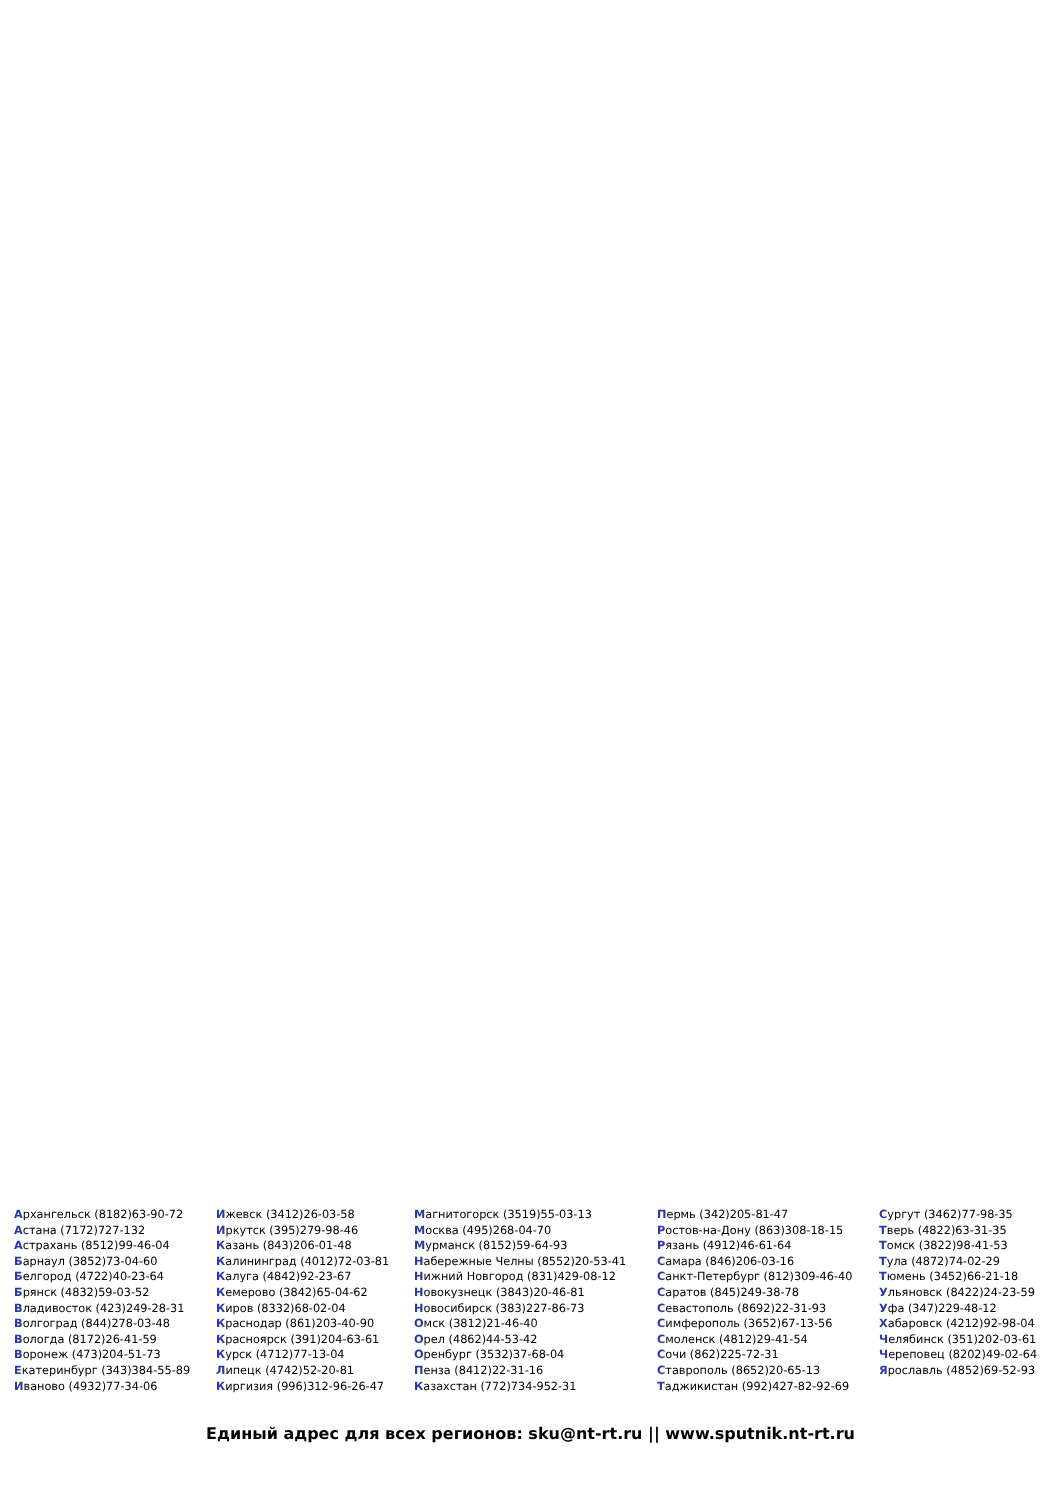Архангельск (8182)63-90-72
Астана (7172)727-132
Астрахань (8512)99-46-04
Барнаул (3852)73-04-60
Белгород (4722)40-23-64
Брянск (4832)59-03-52
Владивосток (423)249-28-31
Волгоград (844)278-03-48
Вологда (8172)26-41-59
Воронеж (473)204-51-73
Екатеринбург (343)384-55-89
Иваново (4932)77-34-06
Ижевск (3412)26-03-58
Иркутск (395)279-98-46
Казань (843)206-01-48
Калининград (4012)72-03-81
Калуга (4842)92-23-67
Кемерово (3842)65-04-62
Киров (8332)68-02-04
Краснодар (861)203-40-90
Красноярск (391)204-63-61
Курск (4712)77-13-04
Липецк (4742)52-20-81
Киргизия (996)312-96-26-47
Магнитогорск (3519)55-03-13
Москва (495)268-04-70
Мурманск (8152)59-64-93
Набережные Челны (8552)20-53-41
Нижний Новгород (831)429-08-12
Новокузнецк (3843)20-46-81
Новосибирск (383)227-86-73
Омск (3812)21-46-40
Орел (4862)44-53-42
Оренбург (3532)37-68-04
Пенза (8412)22-31-16
Казахстан (772)734-952-31
Пермь (342)205-81-47
Ростов-на-Дону (863)308-18-15
Рязань (4912)46-61-64
Самара (846)206-03-16
Санкт-Петербург (812)309-46-40
Саратов (845)249-38-78
Севастополь (8692)22-31-93
Симферополь (3652)67-13-56
Смоленск (4812)29-41-54
Сочи (862)225-72-31
Ставрополь (8652)20-65-13
Таджикистан (992)427-82-92-69
Сургут (3462)77-98-35
Тверь (4822)63-31-35
Томск (3822)98-41-53
Тула (4872)74-02-29
Тюмень (3452)66-21-18
Ульяновск (8422)24-23-59
Уфа (347)229-48-12
Хабаровск (4212)92-98-04
Челябинск (351)202-03-61
Череповец (8202)49-02-64
Ярославль (4852)69-52-93
Единый адрес для всех регионов: sku@nt-rt.ru || www.sputnik.nt-rt.ru